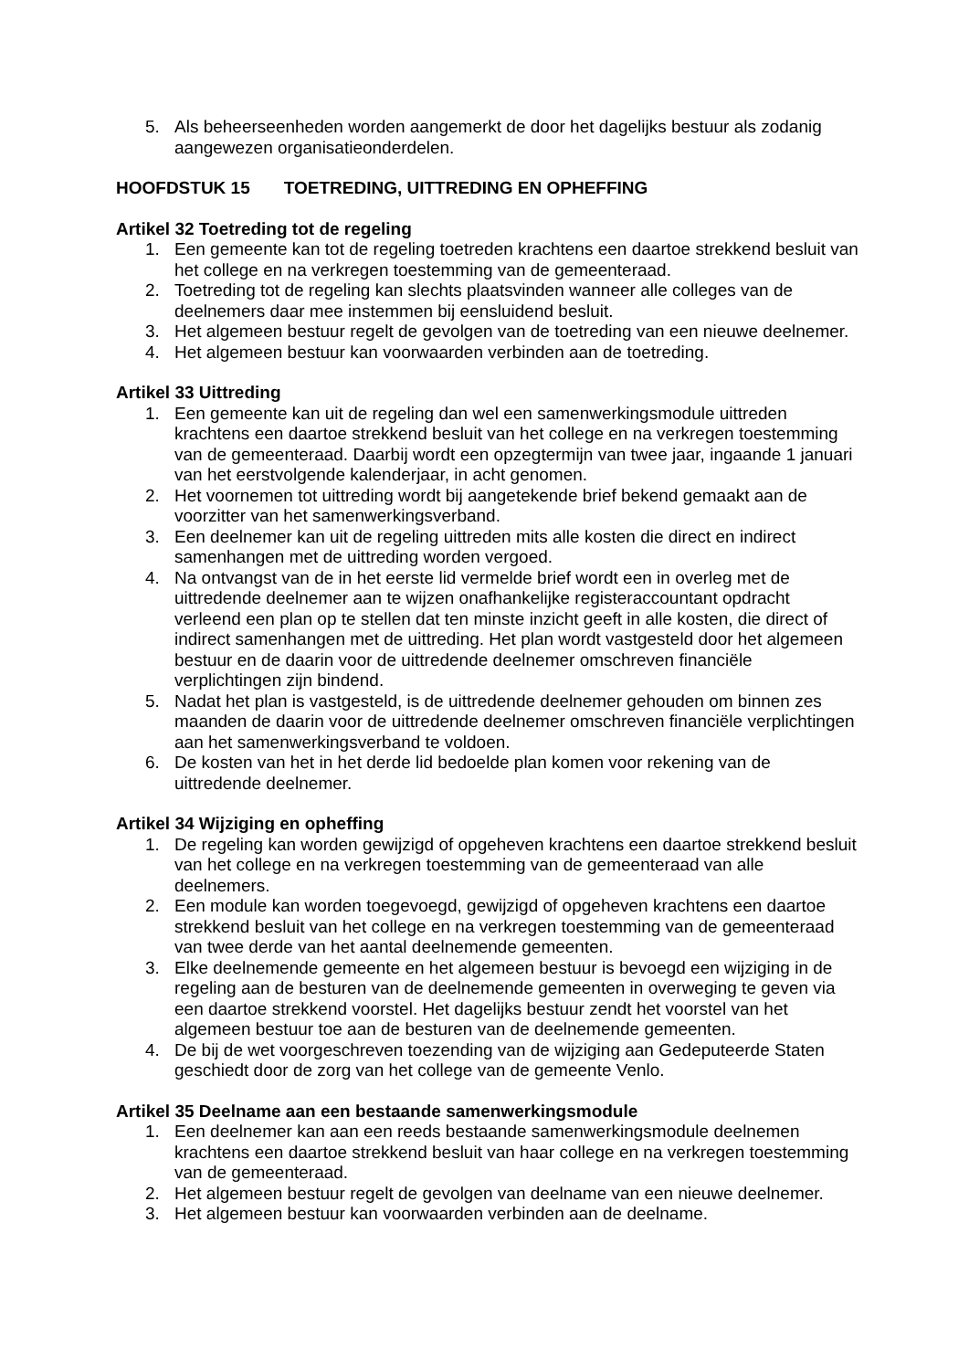5. Als beheerseenheden worden aangemerkt de door het dagelijks bestuur als zodanig aangewezen organisatieonderdelen.
HOOFDSTUK 15 TOETREDING, UITTREDING EN OPHEFFING
Artikel 32 Toetreding tot de regeling
1. Een gemeente kan tot de regeling toetreden krachtens een daartoe strekkend besluit van het college en na verkregen toestemming van de gemeenteraad.
2. Toetreding tot de regeling kan slechts plaatsvinden wanneer alle colleges van de deelnemers daar mee instemmen bij eensluidend besluit.
3. Het algemeen bestuur regelt de gevolgen van de toetreding van een nieuwe deelnemer.
4. Het algemeen bestuur kan voorwaarden verbinden aan de toetreding.
Artikel 33 Uittreding
1. Een gemeente kan uit de regeling dan wel een samenwerkingsmodule uittreden krachtens een daartoe strekkend besluit van het college en na verkregen toestemming van de gemeenteraad. Daarbij wordt een opzegtermijn van twee jaar, ingaande 1 januari van het eerstvolgende kalenderjaar, in acht genomen.
2. Het voornemen tot uittreding wordt bij aangetekende brief bekend gemaakt aan de voorzitter van het samenwerkingsverband.
3. Een deelnemer kan uit de regeling uittreden mits alle kosten die direct en indirect samenhangen met de uittreding worden vergoed.
4. Na ontvangst van de in het eerste lid vermelde brief wordt een in overleg met de uittredende deelnemer aan te wijzen onafhankelijke registeraccountant opdracht verleend een plan op te stellen dat ten minste inzicht geeft in alle kosten, die direct of indirect samenhangen met de uittreding. Het plan wordt vastgesteld door het algemeen bestuur en de daarin voor de uittredende deelnemer omschreven financiële verplichtingen zijn bindend.
5. Nadat het plan is vastgesteld, is de uittredende deelnemer gehouden om binnen zes maanden de daarin voor de uittredende deelnemer omschreven financiële verplichtingen aan het samenwerkingsverband te voldoen.
6. De kosten van het in het derde lid bedoelde plan komen voor rekening van de uittredende deelnemer.
Artikel 34 Wijziging en opheffing
1. De regeling kan worden gewijzigd of opgeheven krachtens een daartoe strekkend besluit van het college en na verkregen toestemming van de gemeenteraad van alle deelnemers.
2. Een module kan worden toegevoegd, gewijzigd of opgeheven krachtens een daartoe strekkend besluit van het college en na verkregen toestemming van de gemeenteraad van twee derde van het aantal deelnemende gemeenten.
3. Elke deelnemende gemeente en het algemeen bestuur is bevoegd een wijziging in de regeling aan de besturen van de deelnemende gemeenten in overweging te geven via een daartoe strekkend voorstel. Het dagelijks bestuur zendt het voorstel van het algemeen bestuur toe aan de besturen van de deelnemende gemeenten.
4. De bij de wet voorgeschreven toezending van de wijziging aan Gedeputeerde Staten geschiedt door de zorg van het college van de gemeente Venlo.
Artikel 35 Deelname aan een bestaande samenwerkingsmodule
1. Een deelnemer kan aan een reeds bestaande samenwerkingsmodule deelnemen krachtens een daartoe strekkend besluit van haar college en na verkregen toestemming van de gemeenteraad.
2. Het algemeen bestuur regelt de gevolgen van deelname van een nieuwe deelnemer.
3. Het algemeen bestuur kan voorwaarden verbinden aan de deelname.